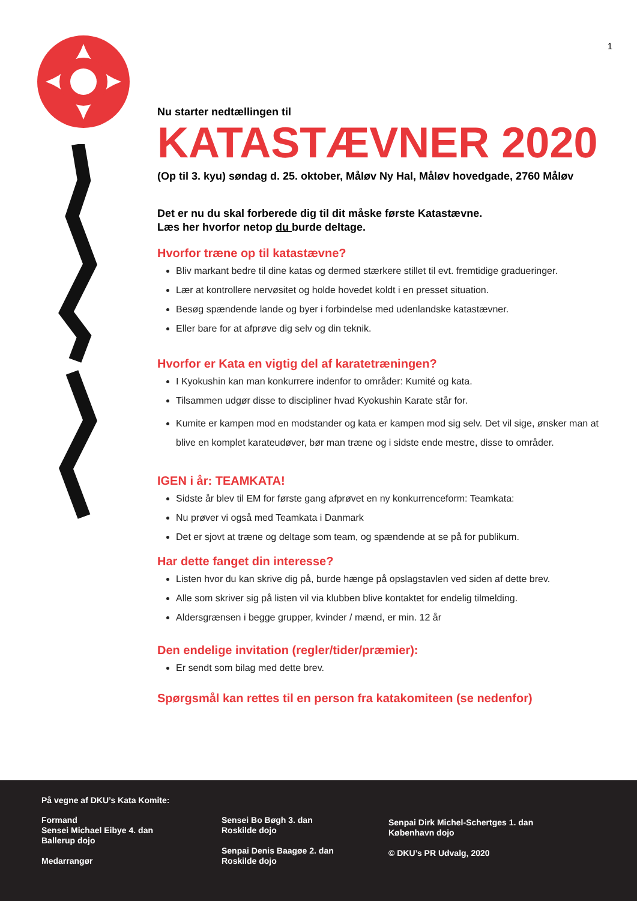1
Nu starter nedtællingen til
KATASTÆVNER 2020
(Op til 3. kyu) søndag d. 25. oktober, Måløv Ny Hal, Måløv hovedgade, 2760 Måløv
Det er nu du skal forberede dig til dit måske første Katastævne.
Læs her hvorfor netop du burde deltage.
Hvorfor træne op til katastævne?
Bliv markant bedre til dine katas og dermed stærkere stillet til evt. fremtidige gradueringer.
Lær at kontrollere nervøsitet og holde hovedet koldt i en presset situation.
Besøg spændende lande og byer i forbindelse med udenlandske katastævner.
Eller bare for at afprøve dig selv og din teknik.
Hvorfor er Kata en vigtig del af karatetræningen?
I Kyokushin kan man konkurrere indenfor to områder: Kumité og kata.
Tilsammen udgør disse to discipliner hvad Kyokushin Karate står for.
Kumite er kampen mod en modstander og kata er kampen mod sig selv. Det vil sige, ønsker man at blive en komplet karateudøver, bør man træne og i sidste ende mestre, disse to områder.
IGEN i år: TEAMKATA!
Sidste år blev til EM for første gang afprøvet en ny konkurrenceform: Teamkata:
Nu prøver vi også med Teamkata i Danmark
Det er sjovt at træne og deltage som team, og spændende at se på for publikum.
Har dette fanget din interesse?
Listen hvor du kan skrive dig på, burde hænge på opslagstavlen ved siden af dette brev.
Alle som skriver sig på listen vil via klubben blive kontaktet for endelig tilmelding.
Aldersgrænsen i begge grupper, kvinder / mænd, er min. 12 år
Den endelige invitation (regler/tider/præmier):
Er sendt som bilag med dette brev.
Spørgsmål kan rettes til en person fra katakomiteen (se nedenfor)
På vegne af DKU’s Kata Komite:
Formand
Sensei Michael Eibye 4. dan
Ballerup dojo
Medarrangør
Sensei Bo Bøgh 3. dan
Roskilde dojo
Senpai Denis Baagøe 2. dan
Roskilde dojo
Senpai Dirk Michel-Schertges 1. dan
København dojo
© DKU’s PR Udvalg, 2020